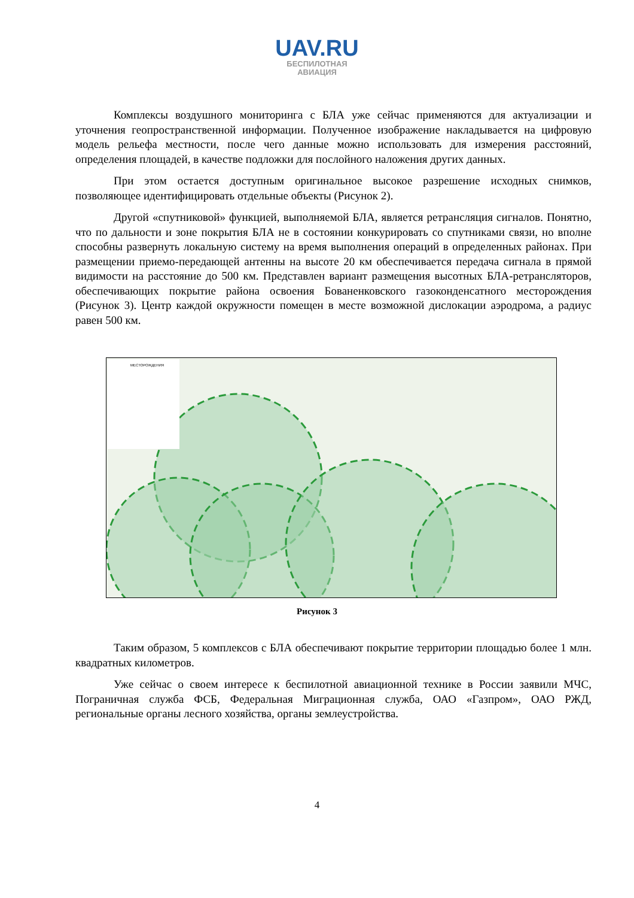UAV.RU
БЕСПИЛОТНАЯ
АВИАЦИЯ
Комплексы воздушного мониторинга с БЛА уже сейчас применяются для актуализации и уточнения геопространственной информации. Полученное изображение накладывается на цифровую модель рельефа местности, после чего данные можно использовать для измерения расстояний, определения площадей, в качестве подложки для послойного наложения других данных.
При этом остается доступным оригинальное высокое разрешение исходных снимков, позволяющее идентифицировать отдельные объекты (Рисунок 2).
Другой «спутниковой» функцией, выполняемой БЛА, является ретрансляция сигналов. Понятно, что по дальности и зоне покрытия БЛА не в состоянии конкурировать со спутниками связи, но вполне способны развернуть локальную систему на время выполнения операций в определенных районах. При размещении приемо-передающей антенны на высоте 20 км обеспечивается передача сигнала в прямой видимости на расстояние до 500 км. Представлен вариант размещения высотных БЛА-ретрансляторов, обеспечивающих покрытие района освоения Бованенковского газоконденсатного месторождения (Рисунок 3). Центр каждой окружности помещен в месте возможной дислокации аэродрома, а радиус равен 500 км.
МЕСТОРОЖДЕНИЯ
Рисунок 3
Таким образом, 5 комплексов с БЛА обеспечивают покрытие территории площадью более 1 млн. квадратных километров.
Уже сейчас о своем интересе к беспилотной авиационной технике в России заявили МЧС, Пограничная служба ФСБ, Федеральная Миграционная служба, ОАО «Газпром», ОАО РЖД, региональные органы лесного хозяйства, органы землеустройства.
4